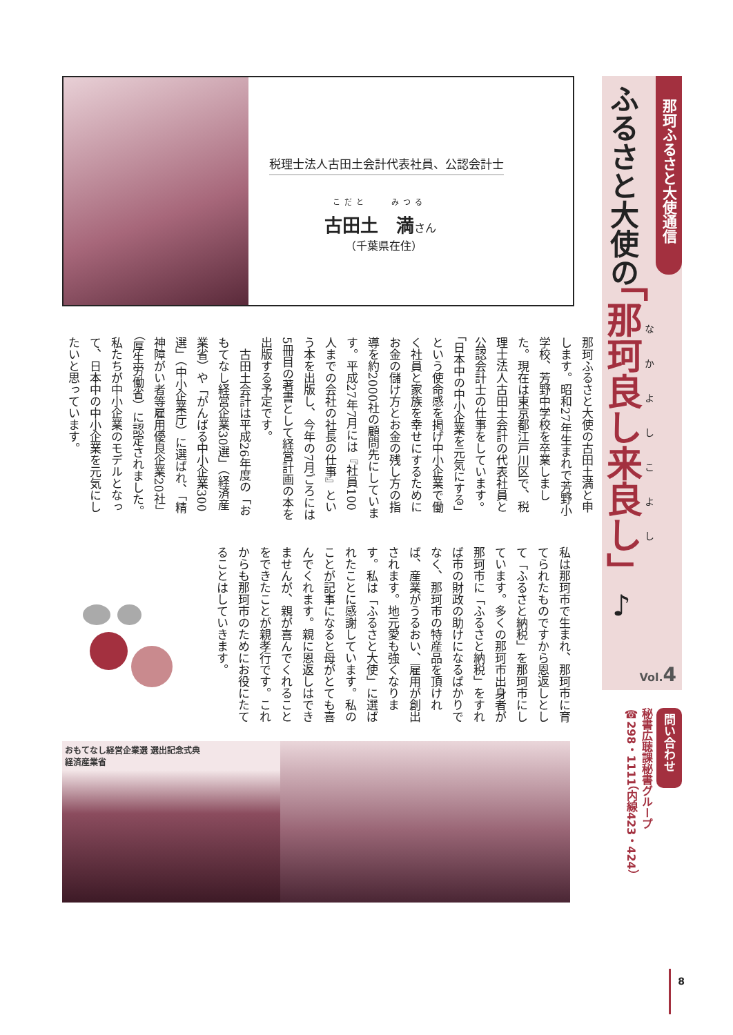那珂ふるさと大使通信
なかよしこよし
ふるさと大使の「那珂良し来良し」♪
Vol.4
問い合わせ
秘書広聴課秘書グループ
☎298・1111（内線423・424）
税理士法人古田土会計代表社員、公認会計士
こだと　　みつる
古田土　満さん
（千葉県在住）
那珂ふるさと大使の古田土満と申します。昭和27年生まれで芳野小学校、芳野中学校を卒業しました。現在は東京都江戸川区で、税理士法人古田土会計の代表社員と公認会計士の仕事をしています。「日本中の中小企業を元気にする」という使命感を掲げ中小企業で働く社員と家族を幸せにするためにお金の儲け方とお金の残し方の指導を約2000社の顧問先にしています。平成27年7月には『社員100人までの会社の社長の仕事』という本を出版し、今年の7月ごろには5冊目の著書として経営計画の本を出版する予定です。
　古田土会計は平成26年度の「おもてなし経営企業30選」（経済産業省）や「がんばる中小企業300選」（中小企業庁）に選ばれ、「精神障がい者等雇用優良企業20社」（厚生労働省）に認定されました。私たちが中小企業のモデルとなって、日本中の中小企業を元気にしたいと思っています。
私は那珂市で生まれ、那珂市に育てられたものですから恩返しとして「ふるさと納税」を那珂市にしています。多くの那珂市出身者が那珂市に「ふるさと納税」をすれば市の財政の助けになるばかりでなく、那珂市の特産品を頂ければ、産業がうるおい、雇用が創出されます。地元愛も強くなります。私は「ふるさと大使」に選ばれたことに感謝しています。私のことが記事になると母がとても喜んでくれます。親に恩返しはできませんが、親が喜んでくれることをできたことが親孝行です。これからも那珂市のためにお役にたてることはしていきます。
おもてなし経営企業選 選出記念式典
経済産業省
8